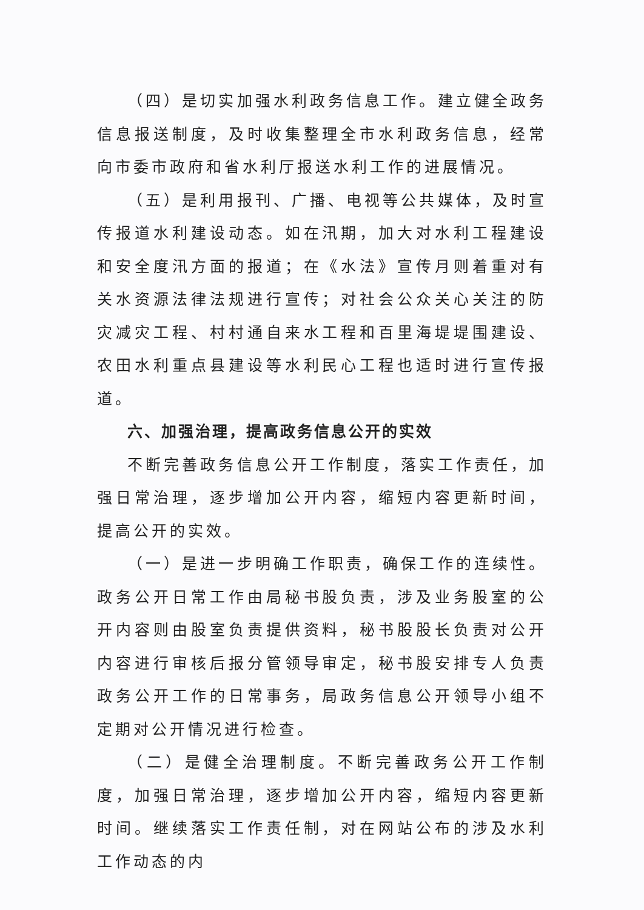（四）是切实加强水利政务信息工作。建立健全政务信息报送制度，及时收集整理全市水利政务信息，经常向市委市政府和省水利厅报送水利工作的进展情况。
（五）是利用报刊、广播、电视等公共媒体，及时宣传报道水利建设动态。如在汛期，加大对水利工程建设和安全度汛方面的报道；在《水法》宣传月则着重对有关水资源法律法规进行宣传；对社会公众关心关注的防灾减灾工程、村村通自来水工程和百里海堤堤围建设、农田水利重点县建设等水利民心工程也适时进行宣传报道。
六、加强治理，提高政务信息公开的实效
不断完善政务信息公开工作制度，落实工作责任，加强日常治理，逐步增加公开内容，缩短内容更新时间，提高公开的实效。
（一）是进一步明确工作职责，确保工作的连续性。政务公开日常工作由局秘书股负责，涉及业务股室的公开内容则由股室负责提供资料，秘书股股长负责对公开内容进行审核后报分管领导审定，秘书股安排专人负责政务公开工作的日常事务，局政务信息公开领导小组不定期对公开情况进行检查。
（二）是健全治理制度。不断完善政务公开工作制度，加强日常治理，逐步增加公开内容，缩短内容更新时间。继续落实工作责任制，对在网站公布的涉及水利工作动态的内